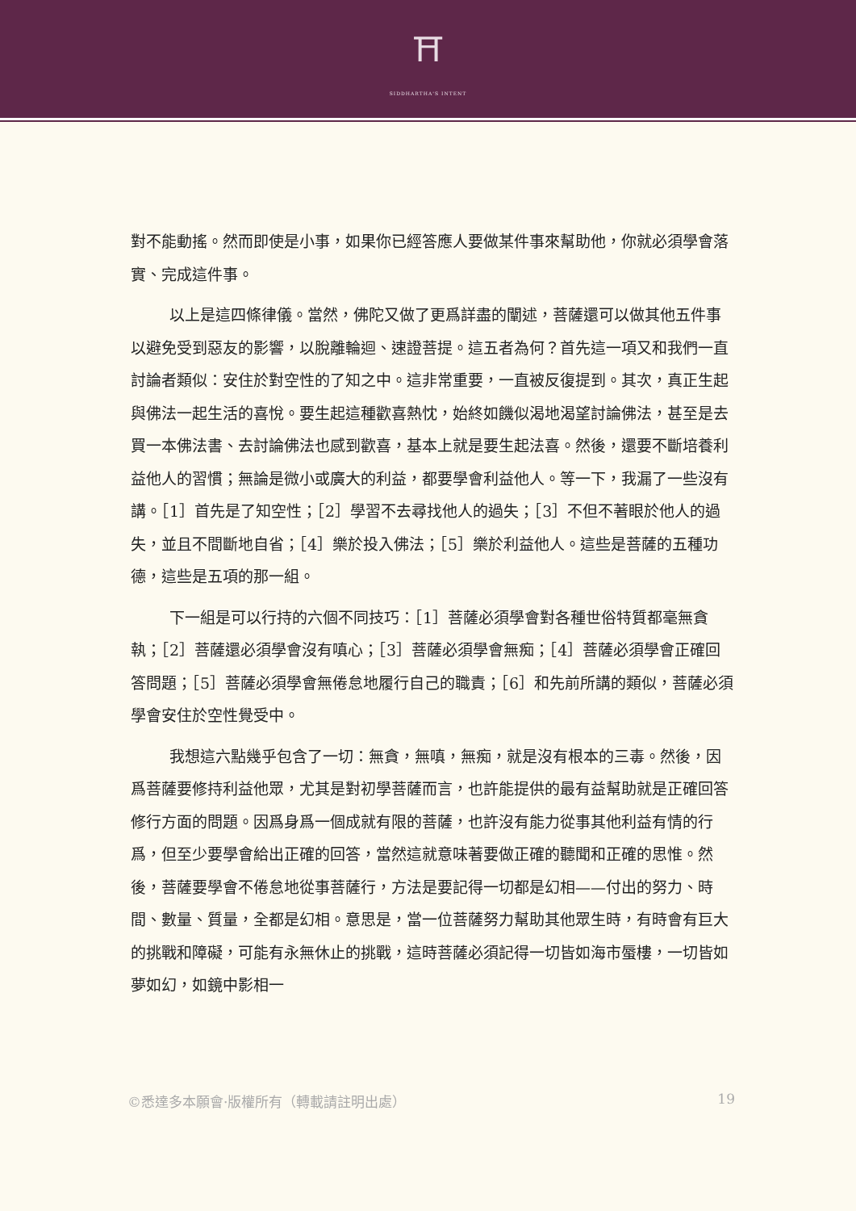⛩
SIDDHARTHA'S INTENT
對不能動搖。然而即使是小事，如果你已經答應人要做某件事來幫助他，你就必須學會落實、完成這件事。
以上是這四條律儀。當然，佛陀又做了更爲詳盡的闡述，菩薩還可以做其他五件事以避免受到惡友的影響，以脫離輪迴、速證菩提。這五者為何？首先這一項又和我們一直討論者類似：安住於對空性的了知之中。這非常重要，一直被反復提到。其次，真正生起與佛法一起生活的喜悅。要生起這種歡喜熱忱，始終如饑似渴地渴望討論佛法，甚至是去買一本佛法書、去討論佛法也感到歡喜，基本上就是要生起法喜。然後，還要不斷培養利益他人的習慣；無論是微小或廣大的利益，都要學會利益他人。等一下，我漏了一些沒有講。［1］首先是了知空性；［2］學習不去尋找他人的過失；［3］不但不著眼於他人的過失，並且不間斷地自省；［4］樂於投入佛法；［5］樂於利益他人。這些是菩薩的五種功德，這些是五項的那一組。
下一組是可以行持的六個不同技巧：［1］菩薩必須學會對各種世俗特質都毫無貪執；［2］菩薩還必須學會沒有嗔心；［3］菩薩必須學會無痴；［4］菩薩必須學會正確回答問題；［5］菩薩必須學會無倦怠地履行自己的職責；［6］和先前所講的類似，菩薩必須學會安住於空性覺受中。
我想這六點幾乎包含了一切：無貪，無嗔，無痴，就是沒有根本的三毒。然後，因爲菩薩要修持利益他眾，尤其是對初學菩薩而言，也許能提供的最有益幫助就是正確回答修行方面的問題。因爲身爲一個成就有限的菩薩，也許沒有能力從事其他利益有情的行爲，但至少要學會給出正確的回答，當然這就意味著要做正確的聽聞和正確的思惟。然後，菩薩要學會不倦怠地從事菩薩行，方法是要記得一切都是幻相——付出的努力、時間、數量、質量，全都是幻相。意思是，當一位菩薩努力幫助其他眾生時，有時會有巨大的挑戰和障礙，可能有永無休止的挑戰，這時菩薩必須記得一切皆如海市蜃樓，一切皆如夢如幻，如鏡中影相一
©悉達多本願會·版權所有（轉載請註明出處） 19